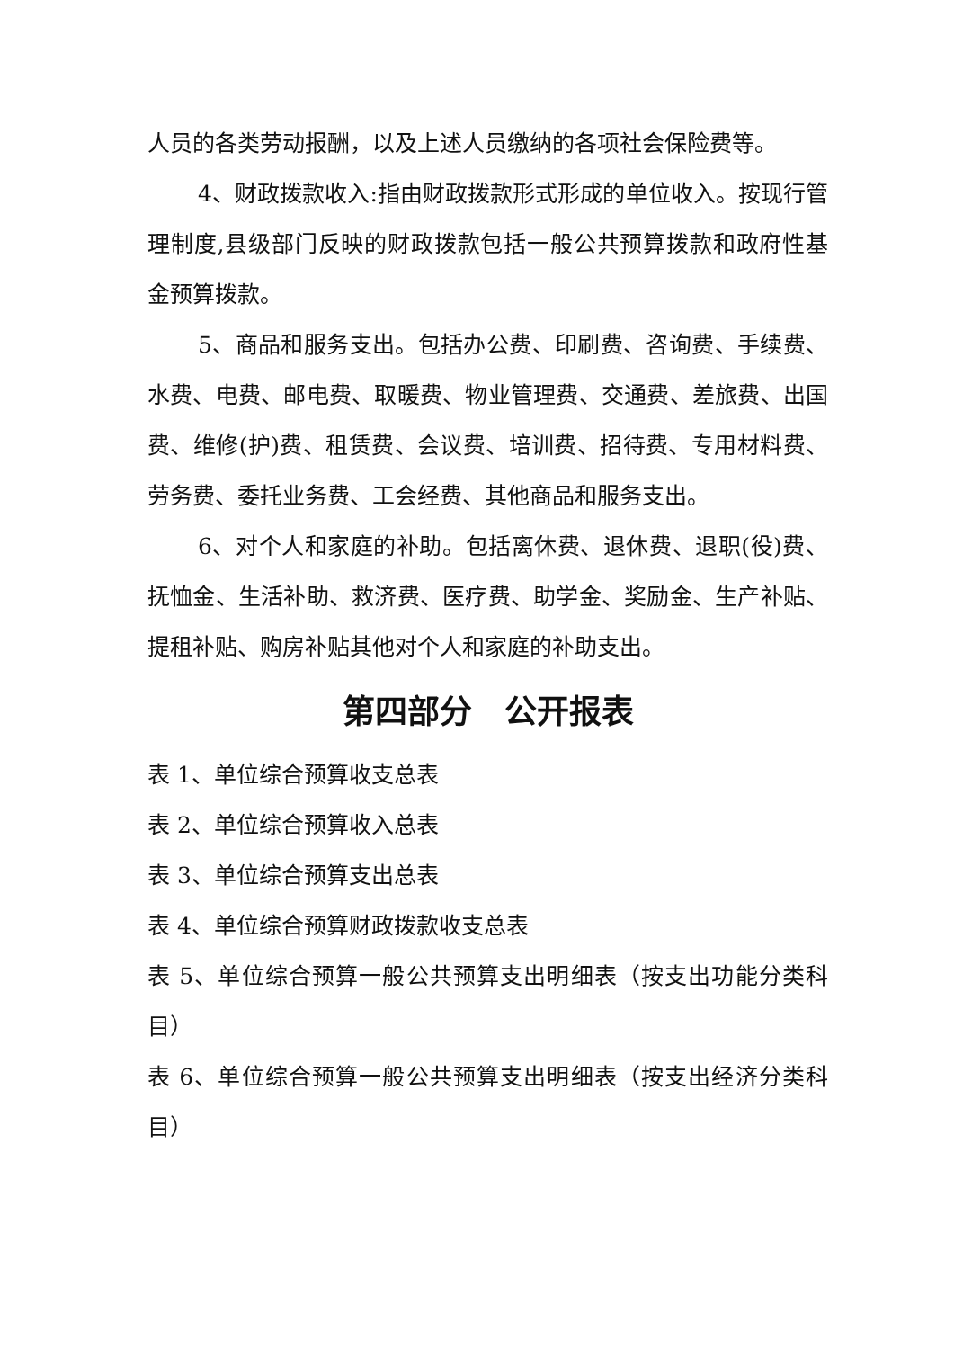人员的各类劳动报酬，以及上述人员缴纳的各项社会保险费等。
4、财政拨款收入:指由财政拨款形式形成的单位收入。按现行管理制度,县级部门反映的财政拨款包括一般公共预算拨款和政府性基金预算拨款。
5、商品和服务支出。包括办公费、印刷费、咨询费、手续费、水费、电费、邮电费、取暖费、物业管理费、交通费、差旅费、出国费、维修(护)费、租赁费、会议费、培训费、招待费、专用材料费、劳务费、委托业务费、工会经费、其他商品和服务支出。
6、对个人和家庭的补助。包括离休费、退休费、退职(役)费、抚恤金、生活补助、救济费、医疗费、助学金、奖励金、生产补贴、提租补贴、购房补贴其他对个人和家庭的补助支出。
第四部分　公开报表
表 1、单位综合预算收支总表
表 2、单位综合预算收入总表
表 3、单位综合预算支出总表
表 4、单位综合预算财政拨款收支总表
表 5、单位综合预算一般公共预算支出明细表（按支出功能分类科目）
表 6、单位综合预算一般公共预算支出明细表（按支出经济分类科目）